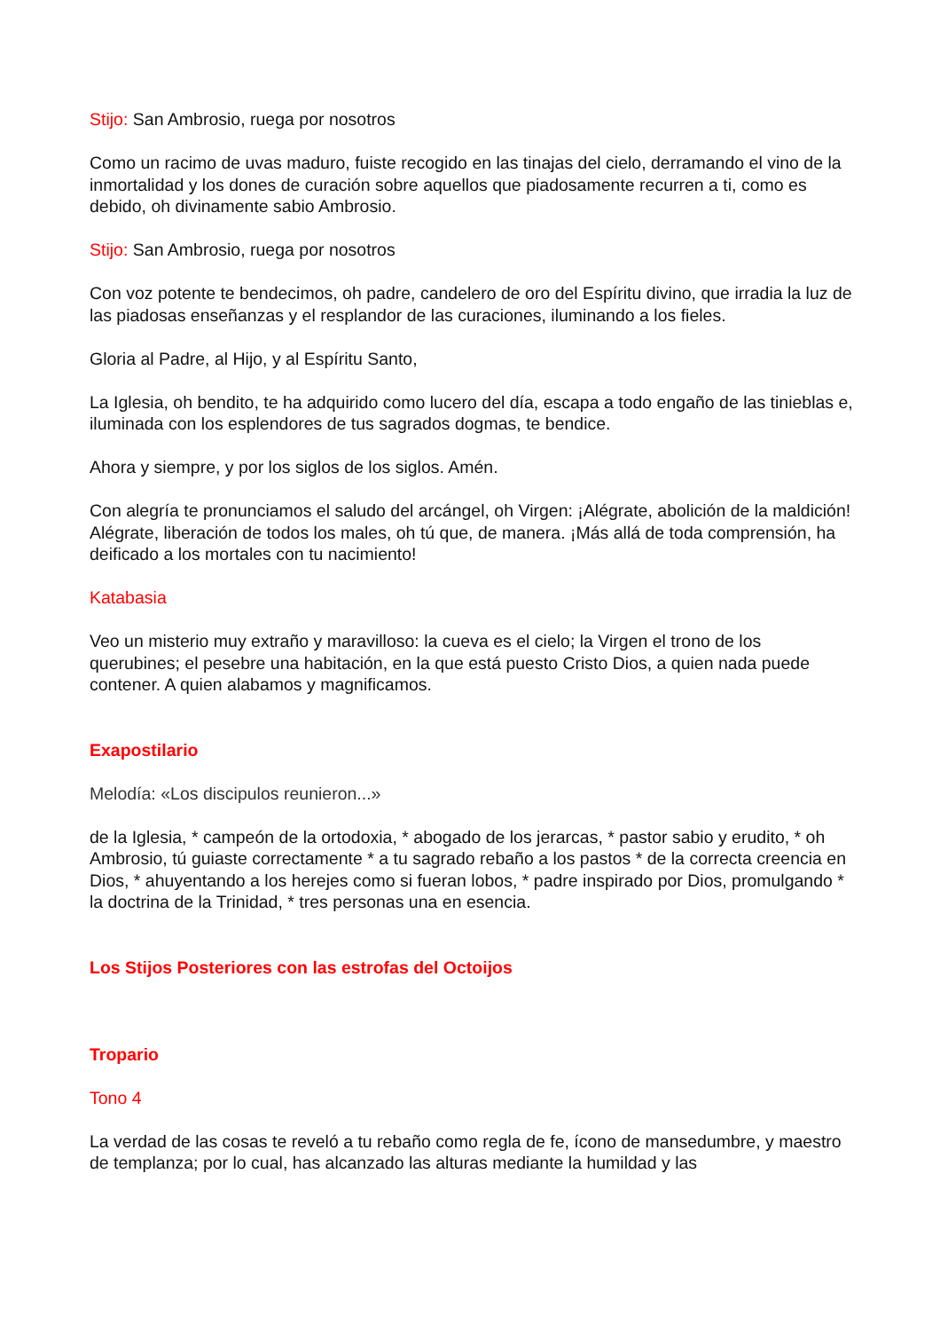Stijo: San Ambrosio, ruega por nosotros
Como un racimo de uvas maduro, fuiste recogido en las tinajas del cielo, derramando el vino de la inmortalidad y los dones de curación sobre aquellos que piadosamente recurren a ti, como es debido, oh divinamente sabio Ambrosio.
Stijo: San Ambrosio, ruega por nosotros
Con voz potente te bendecimos, oh padre, candelero de oro del Espíritu divino, que irradia la luz de las piadosas enseñanzas y el resplandor de las curaciones, iluminando a los fieles.
Gloria al Padre, al Hijo, y al Espíritu Santo,
La Iglesia, oh bendito, te ha adquirido como lucero del día, escapa a todo engaño de las tinieblas e, iluminada con los esplendores de tus sagrados dogmas, te bendice.
Ahora y siempre, y por los siglos de los siglos. Amén.
Con alegría te pronunciamos el saludo del arcángel, oh Virgen: ¡Alégrate, abolición de la maldición! Alégrate, liberación de todos los males, oh tú que, de manera. ¡Más allá de toda comprensión, ha deificado a los mortales con tu nacimiento!
Katabasia
Veo un misterio muy extraño y maravilloso: la cueva es el cielo; la Virgen el trono de los querubines; el pesebre una habitación, en la que está puesto Cristo Dios, a quien nada puede contener. A quien alabamos y magnificamos.
Exapostilario
Melodía: «Los discipulos reunieron...»
de la Iglesia, * campeón de la ortodoxia, * abogado de los jerarcas, * pastor sabio y erudito, * oh Ambrosio, tú guiaste correctamente * a tu sagrado rebaño a los pastos * de la correcta creencia en Dios, * ahuyentando a los herejes como si fueran lobos, * padre inspirado por Dios, promulgando * la doctrina de la Trinidad, * tres personas una en esencia.
Los Stijos Posteriores con las estrofas del Octoijos
Tropario
Tono 4
La verdad de las cosas te reveló a tu rebaño como regla de fe, ícono de mansedumbre, y maestro de templanza; por lo cual, has alcanzado las alturas mediante la humildad y las